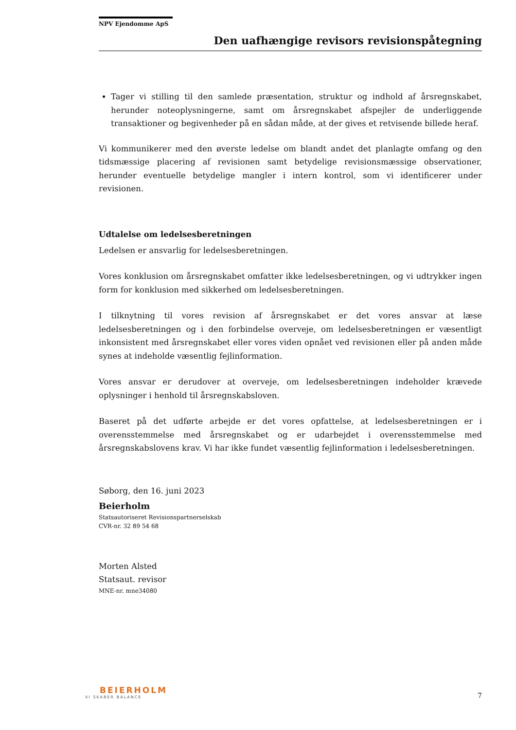NPV Ejendomme ApS
Den uafhængige revisors revisionspåtegning
Tager vi stilling til den samlede præsentation, struktur og indhold af årsregnskabet, herunder noteoplysningerne, samt om årsregnskabet afspejler de underliggende transaktioner og begivenheder på en sådan måde, at der gives et retvisende billede heraf.
Vi kommunikerer med den øverste ledelse om blandt andet det planlagte omfang og den tidsmæssige placering af revisionen samt betydelige revisionsmæssige observationer, herunder eventuelle betydelige mangler i intern kontrol, som vi identificerer under revisionen.
Udtalelse om ledelsesberetningen
Ledelsen er ansvarlig for ledelsesberetningen.
Vores konklusion om årsregnskabet omfatter ikke ledelsesberetningen, og vi udtrykker ingen form for konklusion med sikkerhed om ledelsesberetningen.
I tilknytning til vores revision af årsregnskabet er det vores ansvar at læse ledelsesberetningen og i den forbindelse overveje, om ledelsesberetningen er væsentligt inkonsistent med årsregnskabet eller vores viden opnået ved revisionen eller på anden måde synes at indeholde væsentlig fejlinformation.
Vores ansvar er derudover at overveje, om ledelsesberetningen indeholder krævede oplysninger i henhold til årsregnskabsloven.
Baseret på det udførte arbejde er det vores opfattelse, at ledelsesberetningen er i overensstemmelse med årsregnskabet og er udarbejdet i overensstemmelse med årsregnskabslovens krav. Vi har ikke fundet væsentlig fejlinformation i ledelsesberetningen.
Søborg, den 16. juni 2023
Beierholm
Statsautoriseret Revisionspartnerselskab
CVR-nr. 32 89 54 68
Morten Alsted
Statsaut. revisor
MNE-nr. mne34080
BEIERHOLM
VI SKABER BALANCE
7